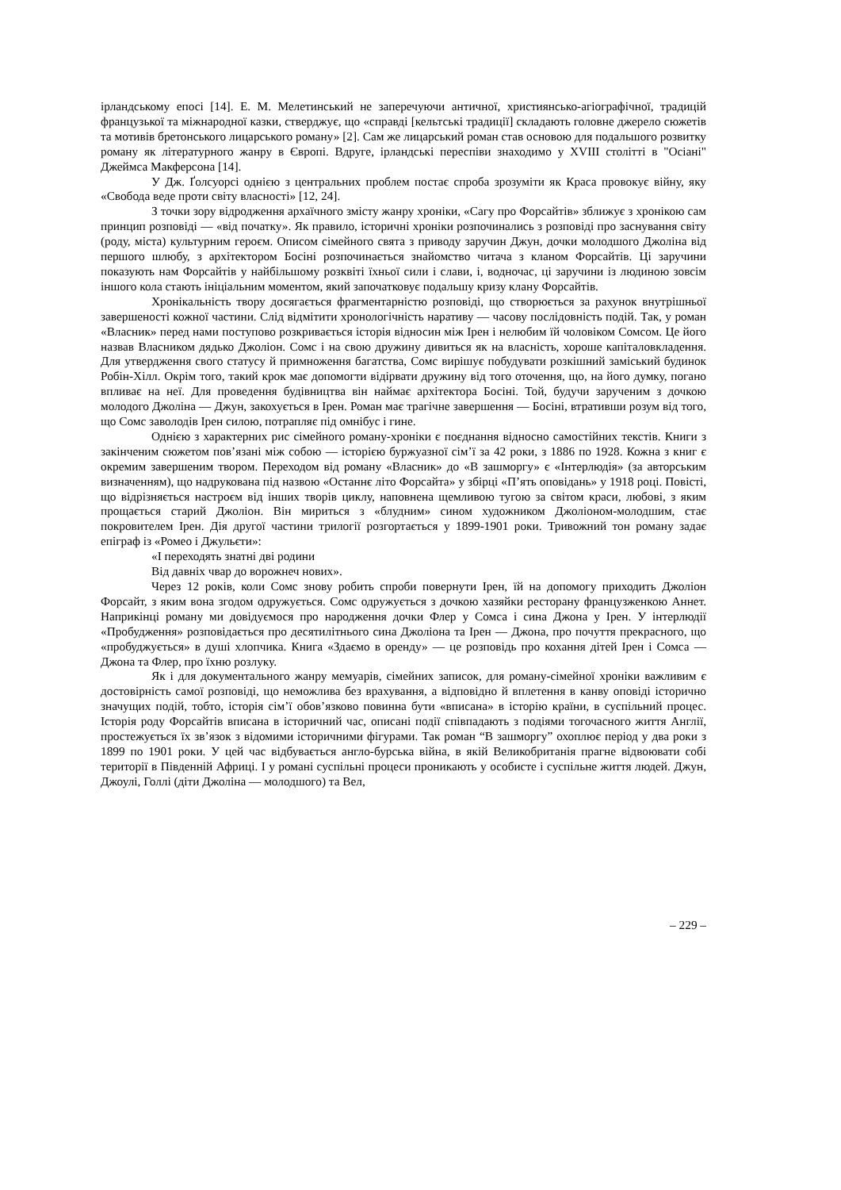ірландському епосі [14]. Е. М. Мелетинський не заперечуючи античної, християнсько-агіографічної, традицій французької та міжнародної казки, стверджує, що «справді [кельтські традиції] складають головне джерело сюжетів та мотивів бретонського лицарського роману» [2]. Сам же лицарський роман став основою для подальшого розвитку роману як літературного жанру в Європі. Вдруге, ірландські переспіви знаходимо у XVIII столітті в "Осіані" Джеймса Макферсона [14].
У Дж. Ґолсуорсі однією з центральних проблем постає спроба зрозуміти як Краса провокує війну, яку «Свобода веде проти світу власності» [12, 24].
З точки зору відродження архаїчного змісту жанру хроніки, «Сагу про Форсайтів» зближує з хронікою сам принцип розповіді — «від початку». Як правило, історичні хроніки розпочинались з розповіді про заснування світу (роду, міста) культурним героєм. Описом сімейного свята з приводу заручин Джун, дочки молодшого Джоліна від першого шлюбу, з архітектором Босіні розпочинається знайомство читача з кланом Форсайтів. Ці заручини показують нам Форсайтів у найбільшому розквіті їхньої сили і слави, і, водночас, ці заручини із людиною зовсім іншого кола стають ініціальним моментом, який започатковує подальшу кризу клану Форсайтів.
Хронікальність твору досягається фрагментарністю розповіді, що створюється за рахунок внутрішньої завершеності кожної частини. Слід відмітити хронологічність наративу — часову послідовність подій. Так, у роман «Власник» перед нами поступово розкривається історія відносин між Ірен і нелюбим їй чоловіком Сомсом. Це його назвав Власником дядько Джоліон. Сомс і на свою дружину дивиться як на власність, хороше капіталовкладення. Для утвердження свого статусу й примноження багатства, Сомс вирішує побудувати розкішний заміський будинок Робін-Хілл. Окрім того, такий крок має допомогти відірвати дружину від того оточення, що, на його думку, погано впливає на неї. Для проведення будівництва він наймає архітектора Босіні. Той, будучи зарученим з дочкою молодого Джоліна — Джун, закохується в Ірен. Роман має трагічне завершення — Босіні, втративши розум від того, що Сомс заволодів Ірен силою, потрапляє під омнібус і гине.
Однією з характерних рис сімейного роману-хроніки є поєднання відносно самостійних текстів. Книги з закінченим сюжетом пов’язані між собою — історією буржуазної сім’ї за 42 роки, з 1886 по 1928. Кожна з книг є окремим завершеним твором. Переходом від роману «Власник» до «В зашморгу» є «Інтерлюдія» (за авторським визначенням), що надрукована під назвою «Останнє літо Форсайта» у збірці «П’ять оповідань» у 1918 році. Повісті, що відрізняється настроєм від інших творів циклу, наповнена щемливою тугою за світом краси, любові, з яким прощається старий Джоліон. Він мириться з «блудним» сином художником Джоліоном-молодшим, стає покровителем Ірен. Дія другої частини трилогії розгортається у 1899-1901 роки. Тривожний тон роману задає епіграф із «Ромео і Джульєти»:
«І переходять знатні дві родини
Від давніх чвар до ворожнеч нових».
Через 12 років, коли Сомс знову робить спроби повернути Ірен, їй на допомогу приходить Джоліон Форсайт, з яким вона згодом одружується. Сомс одружується з дочкою хазяйки ресторану французженкою Аннет. Наприкінці роману ми довідуємося про народження дочки Флер у Сомса і сина Джона у Ірен. У інтерлюдії «Пробудження» розповідається про десятилітнього сина Джоліона та Ірен — Джона, про почуття прекрасного, що «пробуджується» в душі хлопчика. Книга «Здаємо в оренду» — це розповідь про кохання дітей Ірен і Сомса — Джона та Флер, про їхню розлуку.
Як і для документального жанру мемуарів, сімейних записок, для роману-сімейної хроніки важливим є достовірність самої розповіді, що неможлива без врахування, а відповідно й вплетення в канву оповіді історично значущих подій, тобто, історія сім’ї обов’язково повинна бути «вписана» в історію країни, в суспільний процес. Історія роду Форсайтів вписана в історичний час, описані події співпадають з подіями тогочасного життя Англії, простежується їх зв’язок з відомими історичними фігурами. Так роман “В зашморгу” охоплює період у два роки з 1899 по 1901 роки. У цей час відбувається англо-бурська війна, в якій Великобританія прагне відвоювати собі території в Південній Африці. І у романі суспільні процеси проникають у особисте і суспільне життя людей. Джун, Джоулі, Голлі (діти Джоліна — молодшого) та Вел,
– 229 –